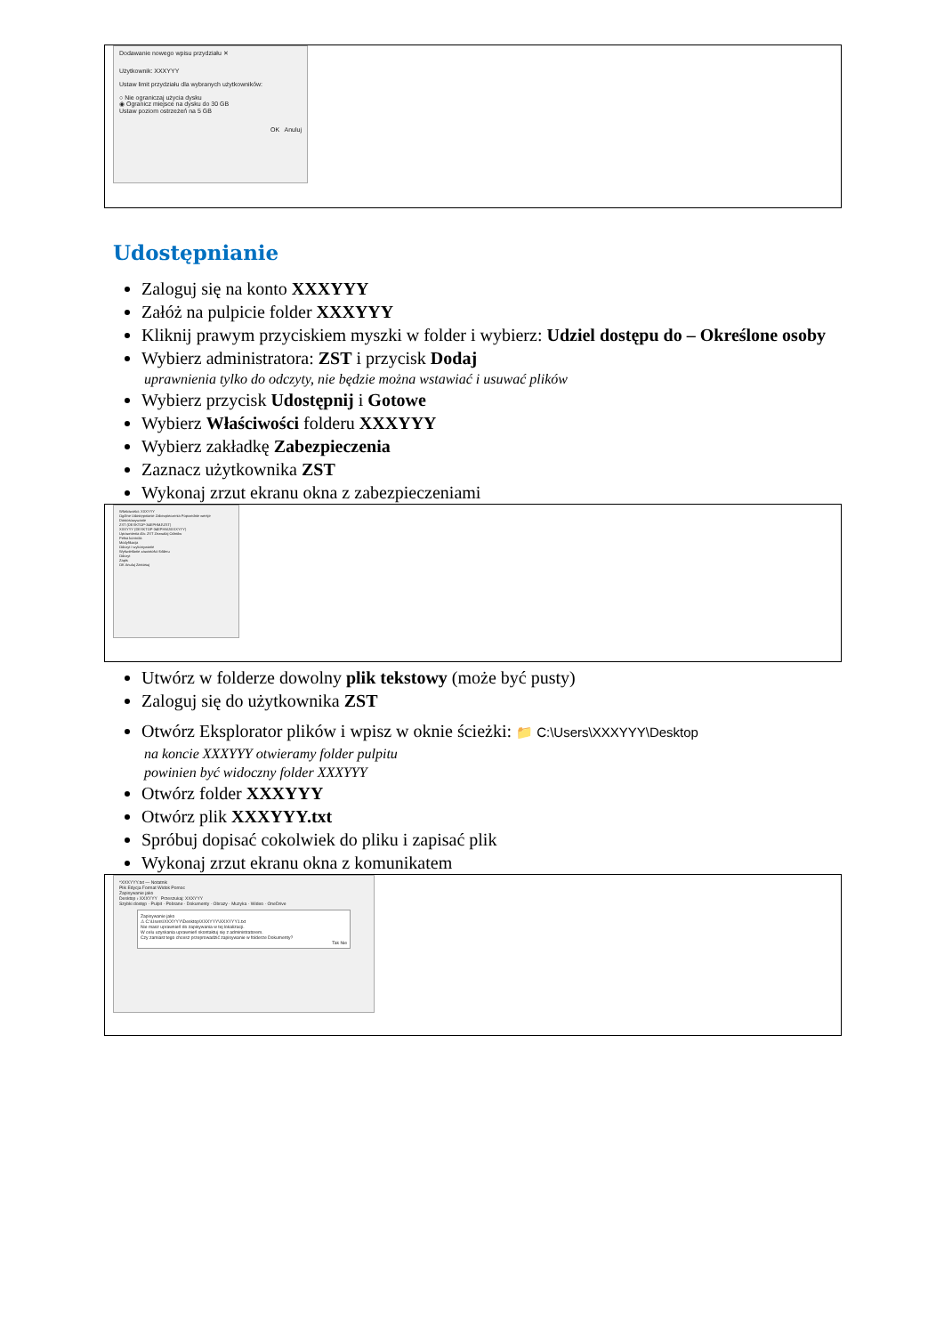Dodawanie nowego wpisu przydziału ✕
Użytkownik: XXXYYY
Ustaw limit przydziału dla wybranych użytkowników:
○ Nie ograniczaj użycia dysku
◉ Ogranicz miejsce na dysku do 30 GB
Ustaw poziom ostrzeżeń na 5 GB
OK Anuluj
Udostępnianie
Zaloguj się na konto XXXYYY
Załóż na pulpicie folder XXXYYY
Kliknij prawym przyciskiem myszki w folder i wybierz: Udziel dostępu do – Określone osoby
Wybierz administratora: ZST i przycisk Dodaj
uprawnienia tylko do odczyty, nie będzie można wstawiać i usuwać plików
Wybierz przycisk Udostępnij i Gotowe
Wybierz Właściwości folderu XXXYYY
Wybierz zakładkę Zabezpieczenia
Zaznacz użytkownika ZST
Wykonaj zrzut ekranu okna z zabezpieczeniami
Właściwości: XXXYYY
Ogólne Udostępnianie Zabezpieczenia Poprzednie wersje Dostosowywanie
ZST (DESKTOP-34EPHMJ\ZST)
XXXYYY (DESKTOP-34EPHMJ\XXXYYY)
Uprawnienia dla: ZST Zezwalaj Odmów
Pełna kontrola
Modyfikacja
Odczyt i wykonywanie
Wyświetlanie zawartości folderu
Odczyt
Zapis
OK Anuluj Zastosuj
Utwórz w folderze dowolny plik tekstowy (może być pusty)
Zaloguj się do użytkownika ZST
Otwórz Eksplorator plików i wpisz w oknie ścieżki: 📁 C:\Users\XXXYYY\Desktop
na koncie XXXYYY otwieramy folder pulpitu
powinien być widoczny folder XXXYYY
Otwórz folder XXXYYY
Otwórz plik XXXYYY.txt
Spróbuj dopisać cokolwiek do pliku i zapisać plik
Wykonaj zrzut ekranu okna z komunikatem
*XXXYYY.txt — Notatnik
Plik Edycja Format Widok Pomoc
Zapisywanie jako
Desktop › XXXYYY Przeszukaj: XXXYYY
Szybki dostęp · Pulpit · Pobrane · Dokumenty · Obrazy · Muzyka · Wideo · OneDrive
Zapisywanie jako
⚠ C:\Users\XXXYYY\Desktop\XXXYYY\XXXYYY1.txt
Nie masz uprawnień do zapisywania w tej lokalizacji.
W celu uzyskania uprawnień skontaktuj się z administratorem.
Czy zamiast tego chcesz przeprowadzić zapisywanie w folderze Dokumenty?
Tak Nie